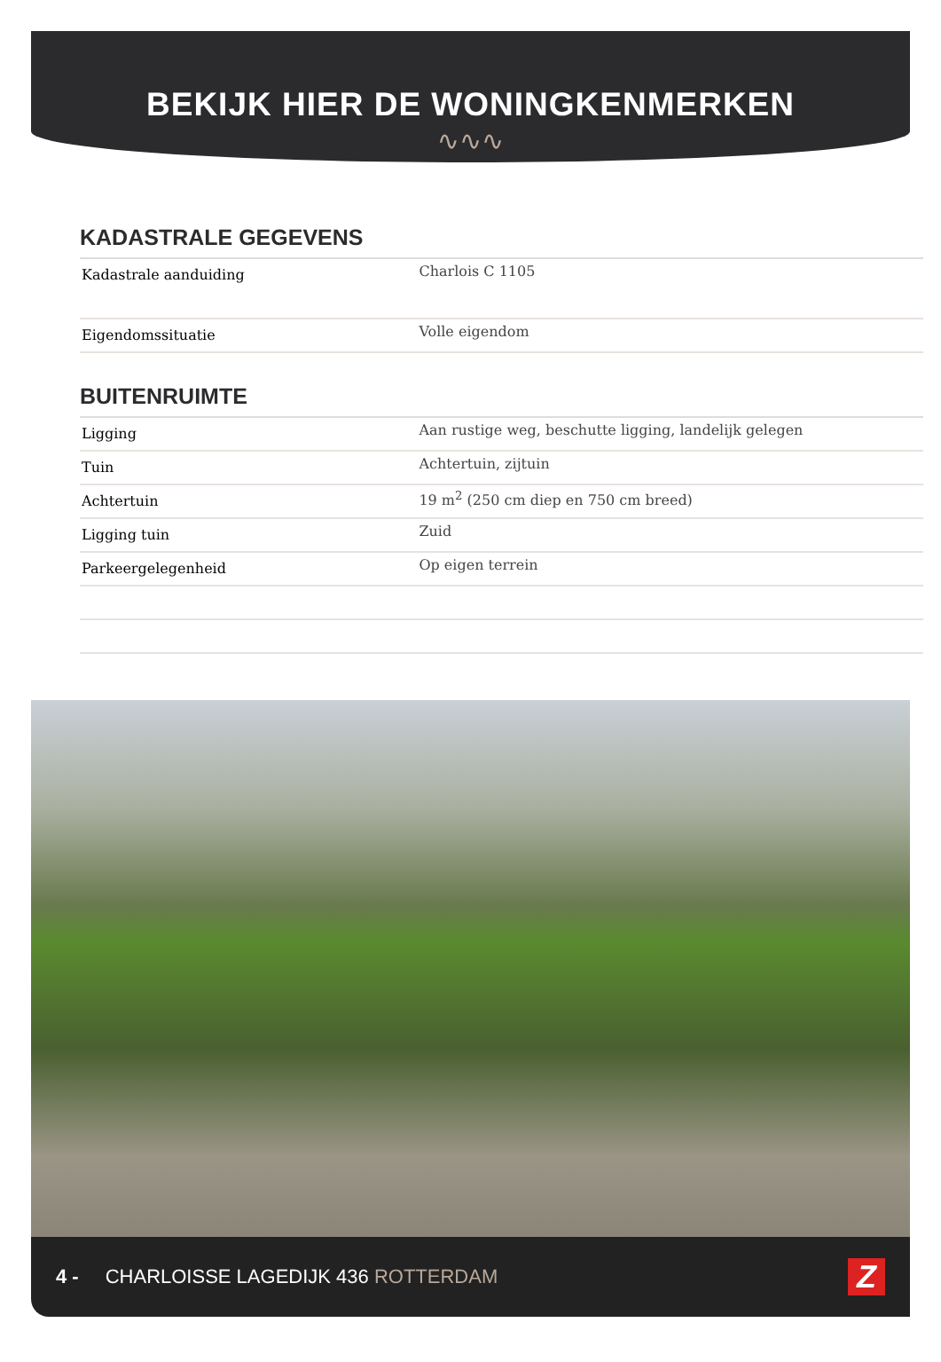BEKIJK HIER DE WONINGKENMERKEN
∿∿∿
KADASTRALE GEGEVENS
| Kadastrale aanduiding | Charlois C 1105 |
| Eigendomssituatie | Volle eigendom |
BUITENRUIMTE
| Ligging | Aan rustige weg, beschutte ligging, landelijk gelegen |
| Tuin | Achtertuin, zijtuin |
| Achtertuin | 19 m<sup>2</sup> (250 cm diep en 750 cm breed) |
| Ligging tuin | Zuid |
| Parkeergelegenheid | Op eigen terrein |
4 - CHARLOISSE LAGEDIJK 436 ROTTERDAM
Z